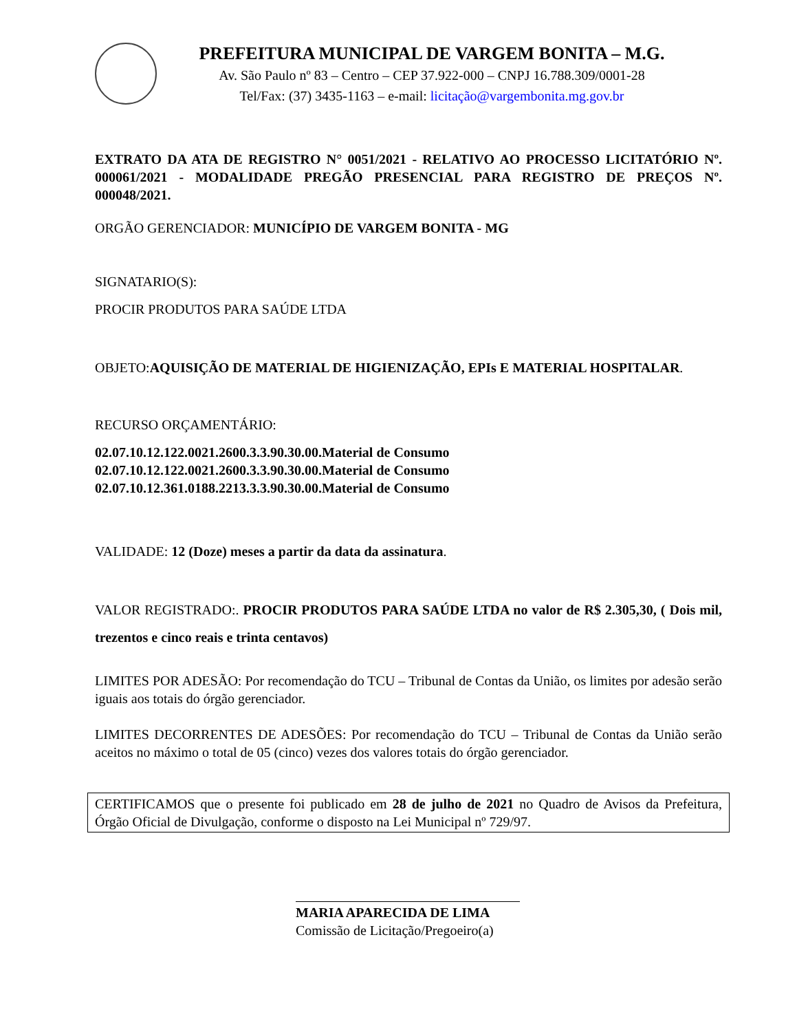PREFEITURA MUNICIPAL DE VARGEM BONITA – M.G.
Av. São Paulo nº 83 – Centro – CEP 37.922-000 – CNPJ 16.788.309/0001-28
Tel/Fax: (37) 3435-1163 – e-mail: licitação@vargembonita.mg.gov.br
EXTRATO DA ATA DE REGISTRO N° 0051/2021 - RELATIVO AO PROCESSO LICITATÓRIO Nº. 000061/2021 - MODALIDADE PREGÃO PRESENCIAL PARA REGISTRO DE PREÇOS Nº. 000048/2021.
ORGÃO GERENCIADOR: MUNICÍPIO DE VARGEM BONITA - MG
SIGNATARIO(S):
PROCIR PRODUTOS PARA SAÚDE LTDA
OBJETO:AQUISIÇÃO DE MATERIAL DE HIGIENIZAÇÃO, EPIs E MATERIAL HOSPITALAR.
RECURSO ORÇAMENTÁRIO:
02.07.10.12.122.0021.2600.3.3.90.30.00.Material de Consumo
02.07.10.12.122.0021.2600.3.3.90.30.00.Material de Consumo
02.07.10.12.361.0188.2213.3.3.90.30.00.Material de Consumo
VALIDADE: 12 (Doze) meses a partir da data da assinatura.
VALOR REGISTRADO:. PROCIR PRODUTOS PARA SAÚDE LTDA no valor de R$ 2.305,30, ( Dois mil, trezentos e cinco reais e trinta centavos)
LIMITES POR ADESÃO: Por recomendação do TCU – Tribunal de Contas da União, os limites por adesão serão iguais aos totais do órgão gerenciador.
LIMITES DECORRENTES DE ADESÕES: Por recomendação do TCU – Tribunal de Contas da União serão aceitos no máximo o total de 05 (cinco) vezes dos valores totais do órgão gerenciador.
CERTIFICAMOS que o presente foi publicado em 28 de julho de 2021 no Quadro de Avisos da Prefeitura, Órgão Oficial de Divulgação, conforme o disposto na Lei Municipal nº 729/97.
MARIA APARECIDA DE LIMA
Comissão de Licitação/Pregoeiro(a)